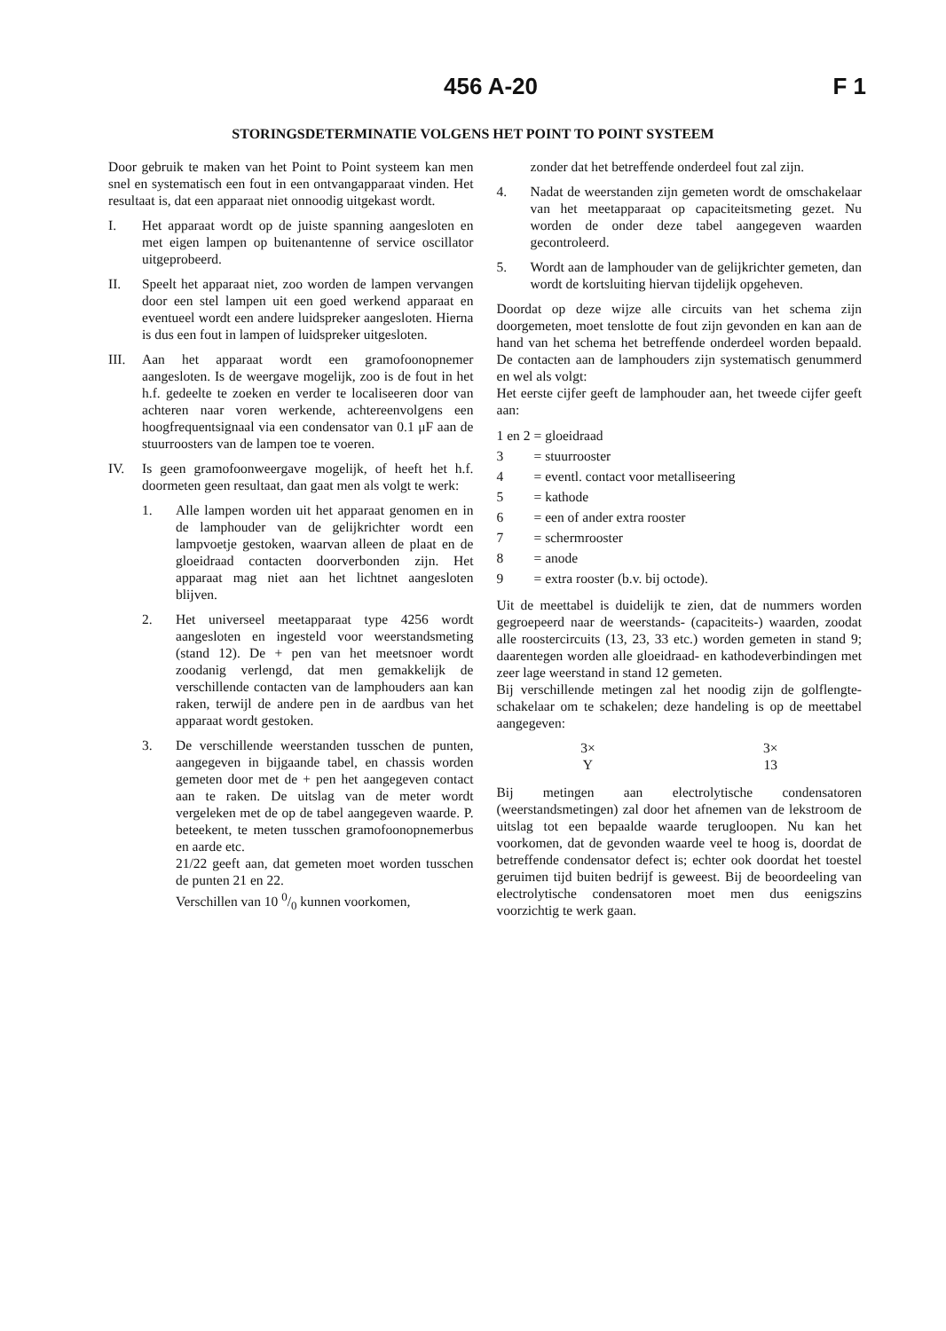456 A-20 F 1
STORINGSDETERMINATIE VOLGENS HET POINT TO POINT SYSTEEM
Door gebruik te maken van het Point to Point systeem kan men snel en systematisch een fout in een ontvangapparaat vinden. Het resultaat is, dat een apparaat niet onnoodig uitgekast wordt.
I. Het apparaat wordt op de juiste spanning aangesloten en met eigen lampen op buitenantenne of service oscillator uitgeprobeerd.
II. Speelt het apparaat niet, zoo worden de lampen vervangen door een stel lampen uit een goed werkend apparaat en eventueel wordt een andere luidspreker aangesloten. Hierna is dus een fout in lampen of luidspreker uitgesloten.
III. Aan het apparaat wordt een gramofoonopnemer aangesloten. Is de weergave mogelijk, zoo is de fout in het h.f. gedeelte te zoeken en verder te localiseeren door van achteren naar voren werkende, achtereenvolgens een hoogfrequentsignaal via een condensator van 0.1 μF aan de stuurroosters van de lampen toe te voeren.
IV. Is geen gramofoonweergave mogelijk, of heeft het h.f. doormeten geen resultaat, dan gaat men als volgt te werk:
1. Alle lampen worden uit het apparaat genomen en in de lamphouder van de gelijkrichter wordt een lampvoetje gestoken, waarvan alleen de plaat en de gloeidraad contacten doorverbonden zijn. Het apparaat mag niet aan het lichtnet aangesloten blijven.
2. Het universeel meetapparaat type 4256 wordt aangesloten en ingesteld voor weerstandsmeting (stand 12). De + pen van het meetsnoer wordt zoodanig verlengd, dat men gemakkelijk de verschillende contacten van de lamphouders aan kan raken, terwijl de andere pen in de aardbus van het apparaat wordt gestoken.
3. De verschillende weerstanden tusschen de punten, aangegeven in bijgaande tabel, en chassis worden gemeten door met de + pen het aangegeven contact aan te raken. De uitslag van de meter wordt vergeleken met de op de tabel aangegeven waarde. P. beteekent, te meten tusschen gramofoonopnemerbus en aarde etc.
21/22 geeft aan, dat gemeten moet worden tusschen de punten 21 en 22.
Verschillen van 10 0/0 kunnen voorkomen,
zonder dat het betreffende onderdeel fout zal zijn.
4. Nadat de weerstanden zijn gemeten wordt de omschakelaar van het meetapparaat op capaciteitsmeting gezet. Nu worden de onder deze tabel aangegeven waarden gecontroleerd.
5. Wordt aan de lamphouder van de gelijkrichter gemeten, dan wordt de kortsluiting hiervan tijdelijk opgeheven.
Doordat op deze wijze alle circuits van het schema zijn doorgemeten, moet tenslotte de fout zijn gevonden en kan aan de hand van het schema het betreffende onderdeel worden bepaald. De contacten aan de lamphouders zijn systematisch genummerd en wel als volgt:
Het eerste cijfer geeft de lamphouder aan, het tweede cijfer geeft aan:
| 1 en 2 | = | gloeidraad |
| 3 | = | stuurrooster |
| 4 | = | eventl. contact voor metalliseering |
| 5 | = | kathode |
| 6 | = | een of ander extra rooster |
| 7 | = | schermrooster |
| 8 | = | anode |
| 9 | = | extra rooster (b.v. bij octode). |
Uit de meettabel is duidelijk te zien, dat de nummers worden gegroepeerd naar de weerstands- (capaciteits-) waarden, zoodat alle roostercircuits (13, 23, 33 etc.) worden gemeten in stand 9; daarentegen worden alle gloeidraad- en kathodeverbindingen met zeer lage weerstand in stand 12 gemeten.
Bij verschillende metingen zal het noodig zijn de golflengte-schakelaar om te schakelen; deze handeling is op de meettabel aangegeven:
3×
Y 3×
13
Bij metingen aan electrolytische condensatoren (weerstandsmetingen) zal door het afnemen van de lekstroom de uitslag tot een bepaalde waarde terugloopen. Nu kan het voorkomen, dat de gevonden waarde veel te hoog is, doordat de betreffende condensator defect is; echter ook doordat het toestel geruimen tijd buiten bedrijf is geweest. Bij de beoordeeling van electrolytische condensatoren moet men dus eenigszins voorzichtig te werk gaan.